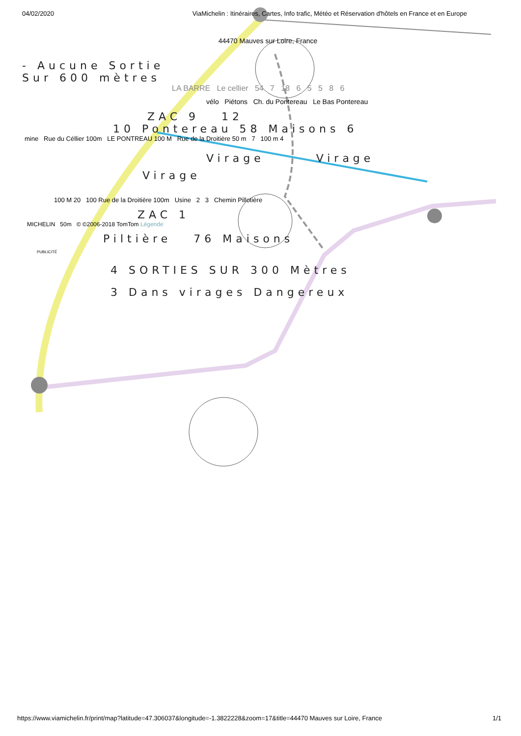04/02/2020 ViaMichelin : Itinéraires, Cartes, Info trafic, Météo et Réservation d'hôtels en France et en Europe
44470 Mauves sur Loire, France
- Aucune Sortie
Sur 600 mètres
LA BARRE Le cellier 54 7 18 6 5 5 8 6
vélo Piétons Ch. du Pontereau Le Bas Pontereau
ZAC 9 12
10 Pontereau 58 Maisons 6
mine Rue du Céllier 100m LE PONTREAU 100 M Rue de la Droitière 50 m 7 100 m 4
Virage Virage
Virage
100 M 20 100 Rue de la Droitière 100m Usine 2 3 Chemin Pillotière
ZAC 1
MICHELIN 50m © ©2006-2018 TomTom Légende
Piltière 76 Maisons
PUBLICITÉ
4 SORTIES SUR 300 Mètres
3 Dans virages Dangereux
https://www.viamichelin.fr/print/map?latitude=47.306037&longitude=-1.3822228&zoom=17&title=44470 Mauves sur Loire, France 1/1